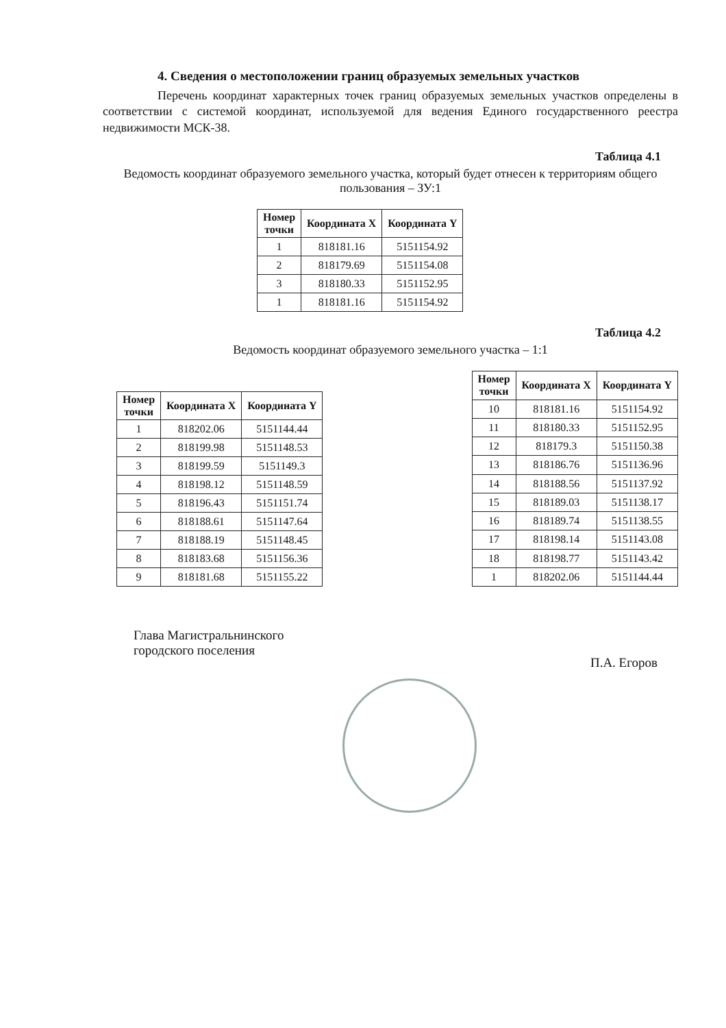4. Сведения о местоположении границ образуемых земельных участков
Перечень координат характерных точек границ образуемых земельных участков определены в соответствии с системой координат, используемой для ведения Единого государственного реестра недвижимости МСК-38.
Таблица 4.1
Ведомость координат образуемого земельного участка, который будет отнесен к территориям общего пользования – ЗУ:1
| Номер точки | Координата X | Координата Y |
| --- | --- | --- |
| 1 | 818181.16 | 5151154.92 |
| 2 | 818179.69 | 5151154.08 |
| 3 | 818180.33 | 5151152.95 |
| 1 | 818181.16 | 5151154.92 |
Таблица 4.2
Ведомость координат образуемого земельного участка – 1:1
| Номер точки | Координата X | Координата Y |
| --- | --- | --- |
| 1 | 818202.06 | 5151144.44 |
| 2 | 818199.98 | 5151148.53 |
| 3 | 818199.59 | 5151149.3 |
| 4 | 818198.12 | 5151148.59 |
| 5 | 818196.43 | 5151151.74 |
| 6 | 818188.61 | 5151147.64 |
| 7 | 818188.19 | 5151148.45 |
| 8 | 818183.68 | 5151156.36 |
| 9 | 818181.68 | 5151155.22 |
| Номер точки | Координата X | Координата Y |
| --- | --- | --- |
| 10 | 818181.16 | 5151154.92 |
| 11 | 818180.33 | 5151152.95 |
| 12 | 818179.3 | 5151150.38 |
| 13 | 818186.76 | 5151136.96 |
| 14 | 818188.56 | 5151137.92 |
| 15 | 818189.03 | 5151138.17 |
| 16 | 818189.74 | 5151138.55 |
| 17 | 818198.14 | 5151143.08 |
| 18 | 818198.77 | 5151143.42 |
| 1 | 818202.06 | 5151144.44 |
Глава Магистральнинского
городского поселения
П.А. Егоров